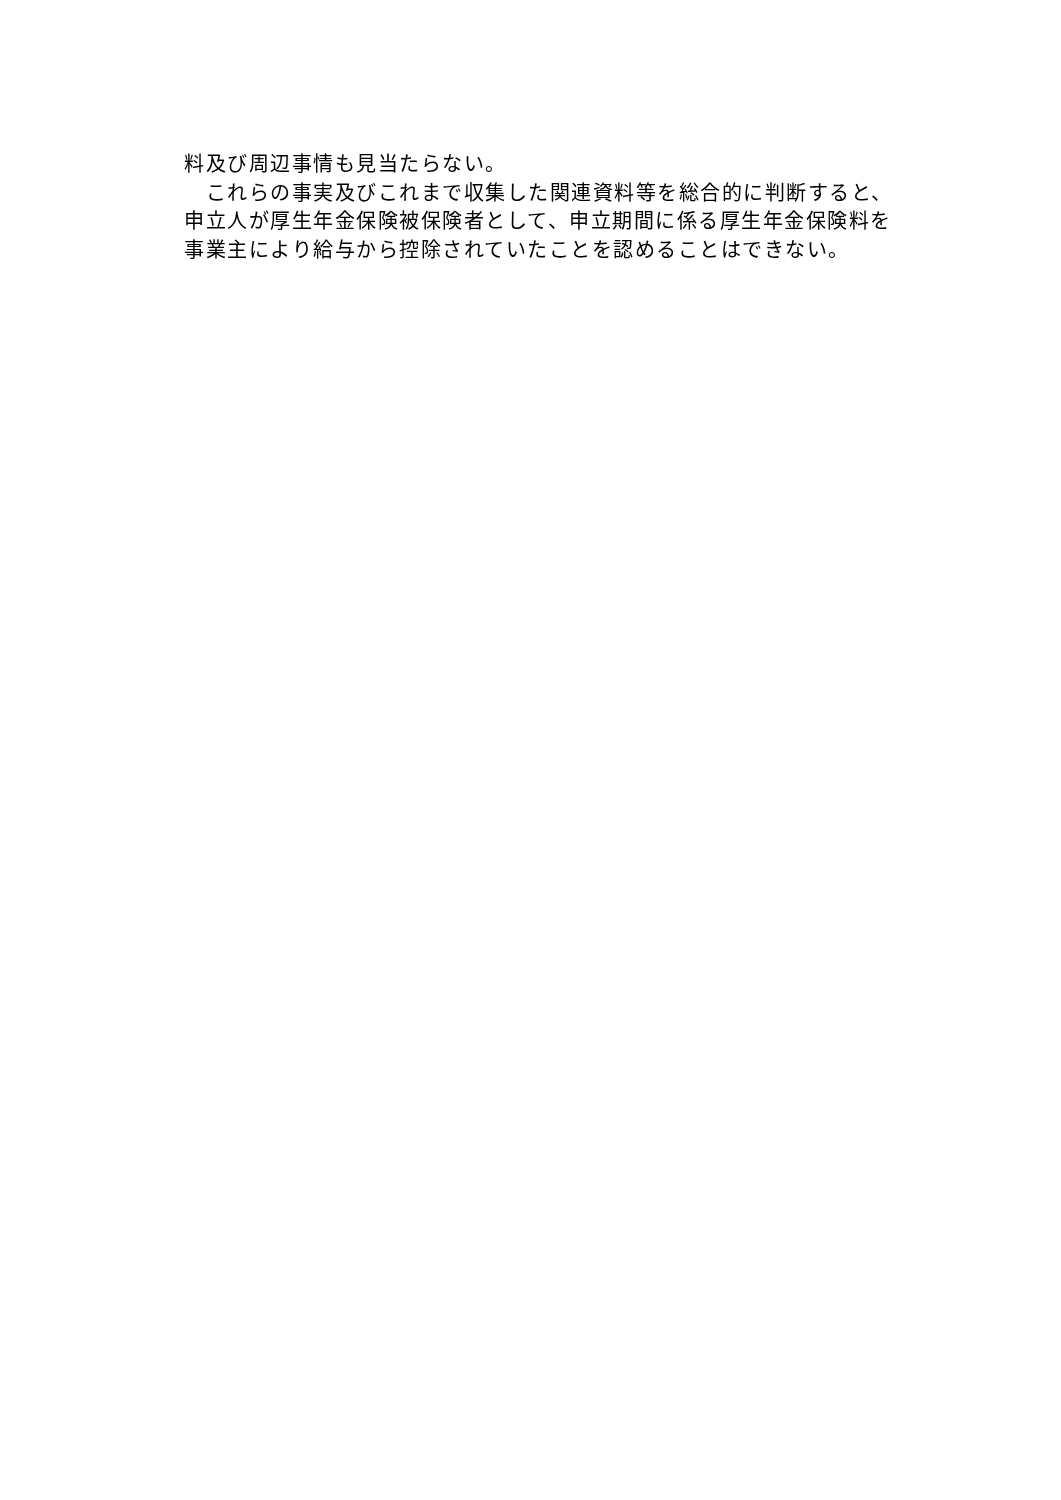料及び周辺事情も見当たらない。
　これらの事実及びこれまで収集した関連資料等を総合的に判断すると、
申立人が厚生年金保険被保険者として、申立期間に係る厚生年金保険料を
事業主により給与から控除されていたことを認めることはできない。